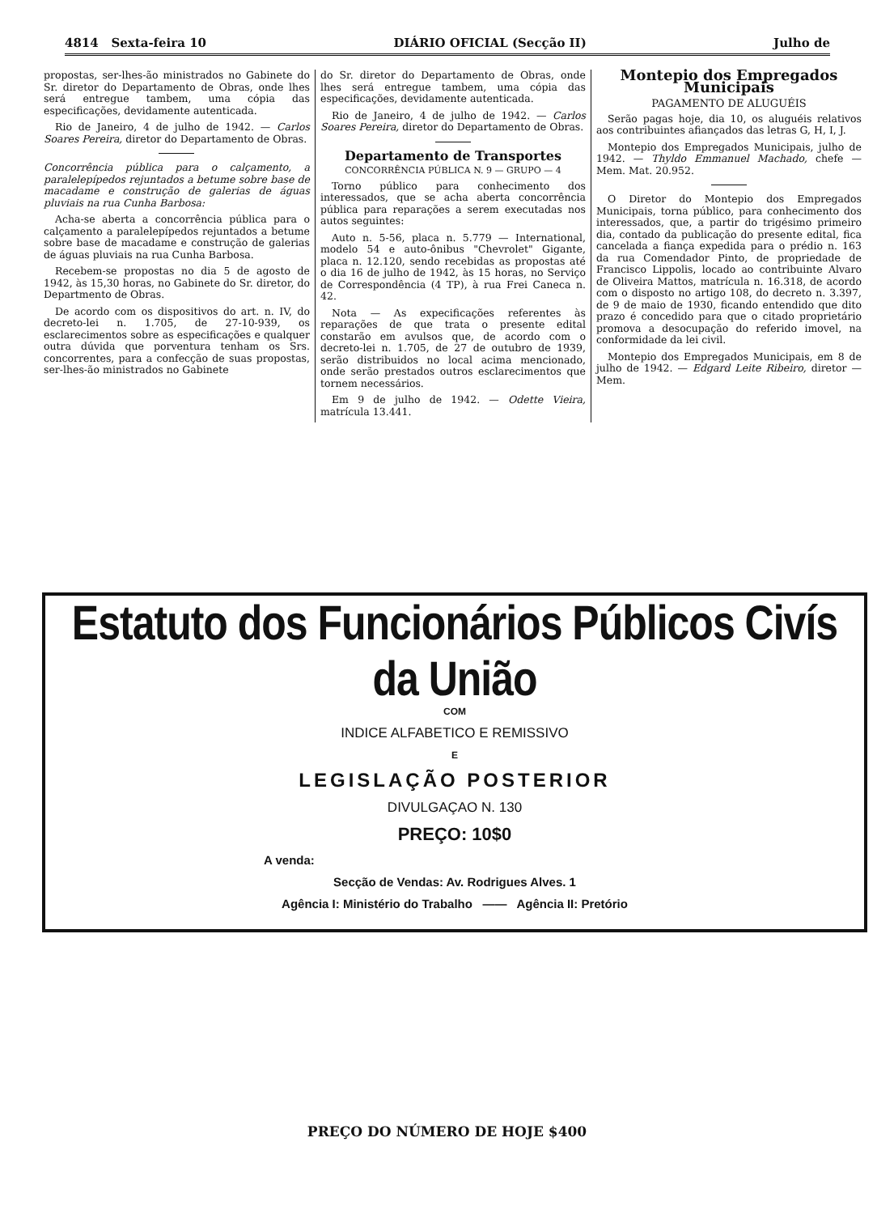4814 Sexta-feira 10 DIÁRIO OFICIAL (Secção II) Julho de
propostas, ser-lhes-ão ministrados no Gabinete do Sr. diretor do Departamento de Obras, onde lhes será entregue tambem, uma cópia das especificações, devidamente autenticada.
Rio de Janeiro, 4 de julho de 1942. — Carlos Soares Pereira, diretor do Departamento de Obras.
Concorrência pública para o calçamento, a paralelepípedos rejuntados a betume sobre base de macadame e construção de galerias de águas pluviais na rua Cunha Barbosa:
Acha-se aberta a concorrência pública para o calçamento a paralelepípedos rejuntados a betume sobre base de macadame e construção de galerias de águas pluviais na rua Cunha Barbosa.
Recebem-se propostas no dia 5 de agosto de 1942, às 15,30 horas, no Gabinete do Sr. diretor, do Departmento de Obras.
De acordo com os dispositivos do art. n. IV, do decreto-lei n. 1.705, de 27-10-939, os esclarecimentos sobre as especificações e qualquer outra dúvida que porventura tenham os Srs. concorrentes, para a confecção de suas propostas, ser-lhes-ão ministrados no Gabinete
do Sr. diretor do Departamento de Obras, onde lhes será entregue tambem, uma cópia das especificações, devidamente autenticada.
Rio de Janeiro, 4 de julho de 1942. — Carlos Soares Pereira, diretor do Departamento de Obras.
Departamento de Transportes
CONCORRÊNCIA PÚBLICA N. 9 — GRUPO — 4
Torno público para conhecimento dos interessados, que se acha aberta concorrência pública para reparações a serem executadas nos autos seguintes:
Auto n. 5-56, placa n. 5.779 — International, modelo 54 e auto-ônibus "Chevrolet" Gigante, placa n. 12.120, sendo recebidas as propostas até o dia 16 de julho de 1942, às 15 horas, no Serviço de Correspondência (4 TP), à rua Frei Caneca n. 42.
Nota — As expecificações referentes às reparações de que trata o presente edital constarão em avulsos que, de acordo com o decreto-lei n. 1.705, de 27 de outubro de 1939, serão distribuidos no local acima mencionado, onde serão prestados outros esclarecimentos que tornem necessários.
Em 9 de julho de 1942. — Odette Vieira, matrícula 13.441.
Montepio dos Empregados Municipais
PAGAMENTO DE ALUGUÉIS
Serão pagas hoje, dia 10, os aluguéis relativos aos contribuintes afiançados das letras G, H, I, J.
Montepio dos Empregados Municipais, julho de 1942. — Thyldo Emmanuel Machado, chefe — Mem. Mat. 20.952.
O Diretor do Montepio dos Empregados Municipais, torna público, para conhecimento dos interessados, que, a partir do trigésimo primeiro dia, contado da publicação do presente edital, fica cancelada a fiança expedida para o prédio n. 163 da rua Comendador Pinto, de propriedade de Francisco Lippolis, locado ao contribuinte Alvaro de Oliveira Mattos, matrícula n. 16.318, de acordo com o disposto no artigo 108, do decreto n. 3.397, de 9 de maio de 1930, ficando entendido que dito prazo é concedido para que o citado proprietário promova a desocupação do referido imovel, na conformidade da lei civil.
Montepio dos Empregados Municipais, em 8 de julho de 1942. — Edgard Leite Ribeiro, diretor — Mem.
Estatuto dos Funcionários Públicos Civís da União
COM
INDICE ALFABETICO E REMISSIVO
E
LEGISLAÇÃO POSTERIOR
DIVULGAÇAO N. 130
PREÇO: 10$0
A venda:
Secção de Vendas: Av. Rodrigues Alves. 1
Agência I: Ministério do Trabalho —— Agência II: Pretório
PREÇO DO NÚMERO DE HOJE $400